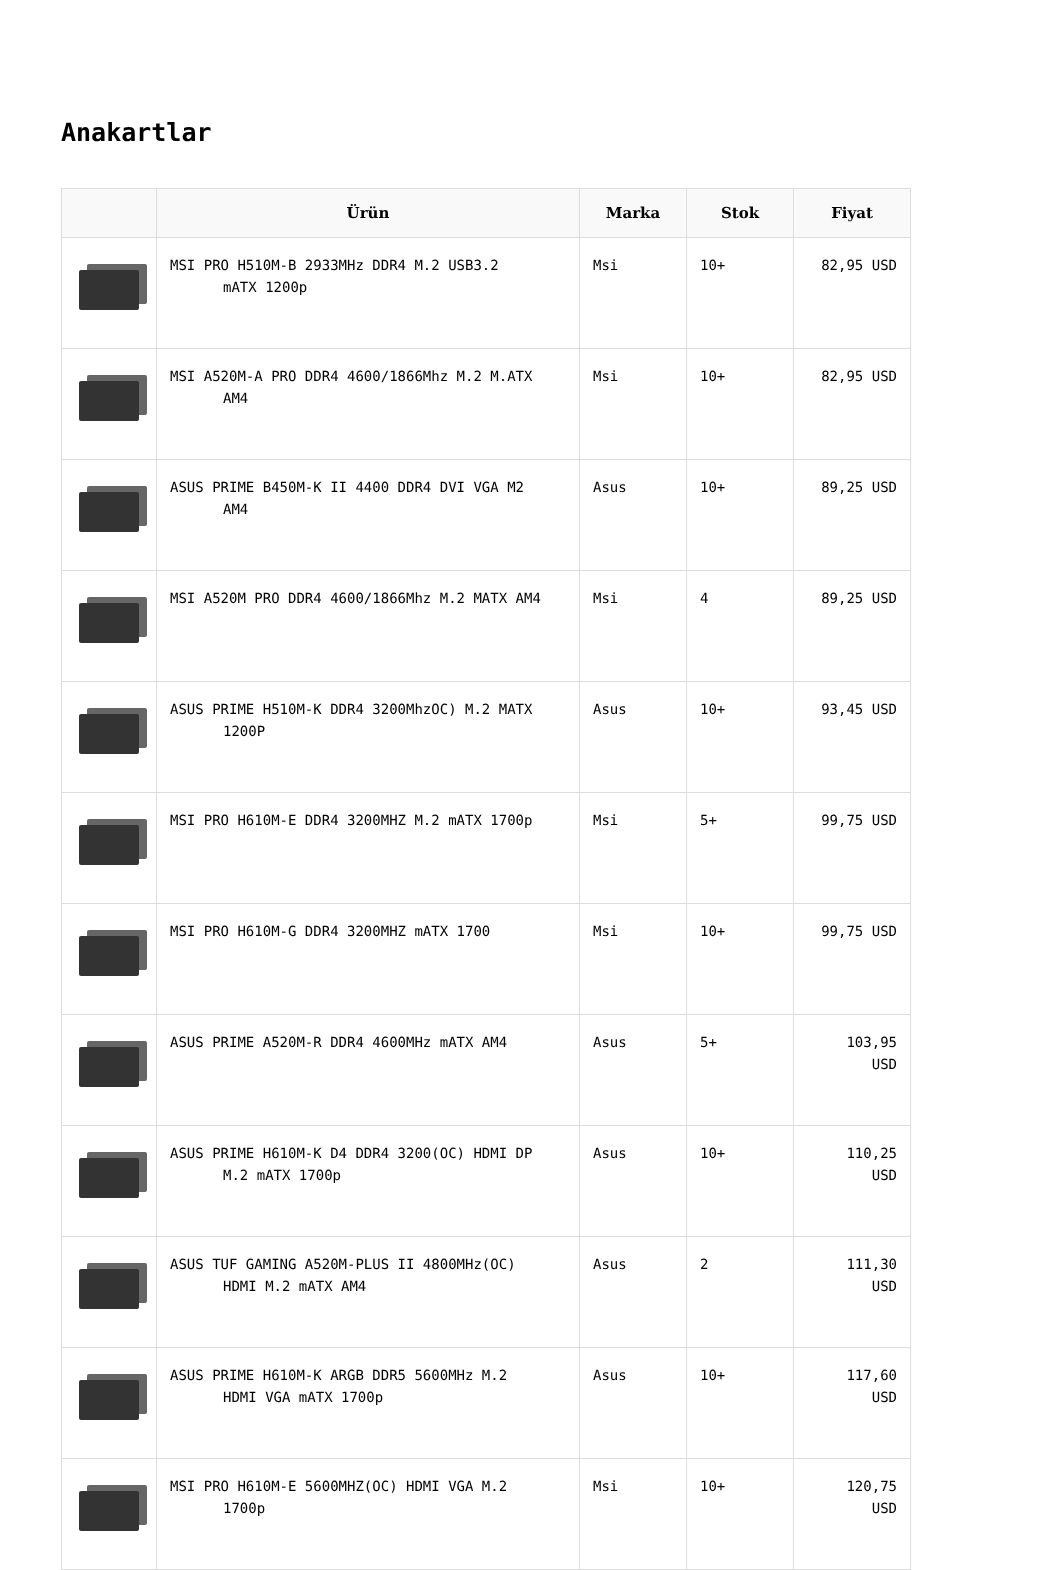Anakartlar
| | Ürün | Marka | Stok | Fiyat |
| --- | --- | --- | --- | --- |
| | MSI PRO H510M-B 2933MHz DDR4 M.2 USB3.2 mATX 1200p | Msi | 10+ | 82,95 USD |
| | MSI A520M-A PRO DDR4 4600/1866Mhz M.2 M.ATX AM4 | Msi | 10+ | 82,95 USD |
| | ASUS PRIME B450M-K II 4400 DDR4 DVI VGA M2 AM4 | Asus | 10+ | 89,25 USD |
| | MSI A520M PRO DDR4 4600/1866Mhz M.2 MATX AM4 | Msi | 4 | 89,25 USD |
| | ASUS PRIME H510M-K DDR4 3200MhzOC) M.2 MATX 1200P | Asus | 10+ | 93,45 USD |
| | MSI PRO H610M-E DDR4 3200MHZ M.2 mATX 1700p | Msi | 5+ | 99,75 USD |
| | MSI PRO H610M-G DDR4 3200MHZ mATX 1700 | Msi | 10+ | 99,75 USD |
| | ASUS PRIME A520M-R DDR4 4600MHz mATX AM4 | Asus | 5+ | 103,95 USD |
| | ASUS PRIME H610M-K D4 DDR4 3200(OC) HDMI DP M.2 mATX 1700p | Asus | 10+ | 110,25 USD |
| | ASUS TUF GAMING A520M-PLUS II 4800MHz(OC) HDMI M.2 mATX AM4 | Asus | 2 | 111,30 USD |
| | ASUS PRIME H610M-K ARGB DDR5 5600MHz M.2 HDMI VGA mATX 1700p | Asus | 10+ | 117,60 USD |
| | MSI PRO H610M-E 5600MHZ(OC) HDMI VGA M.2 1700p | Msi | 10+ | 120,75 USD |